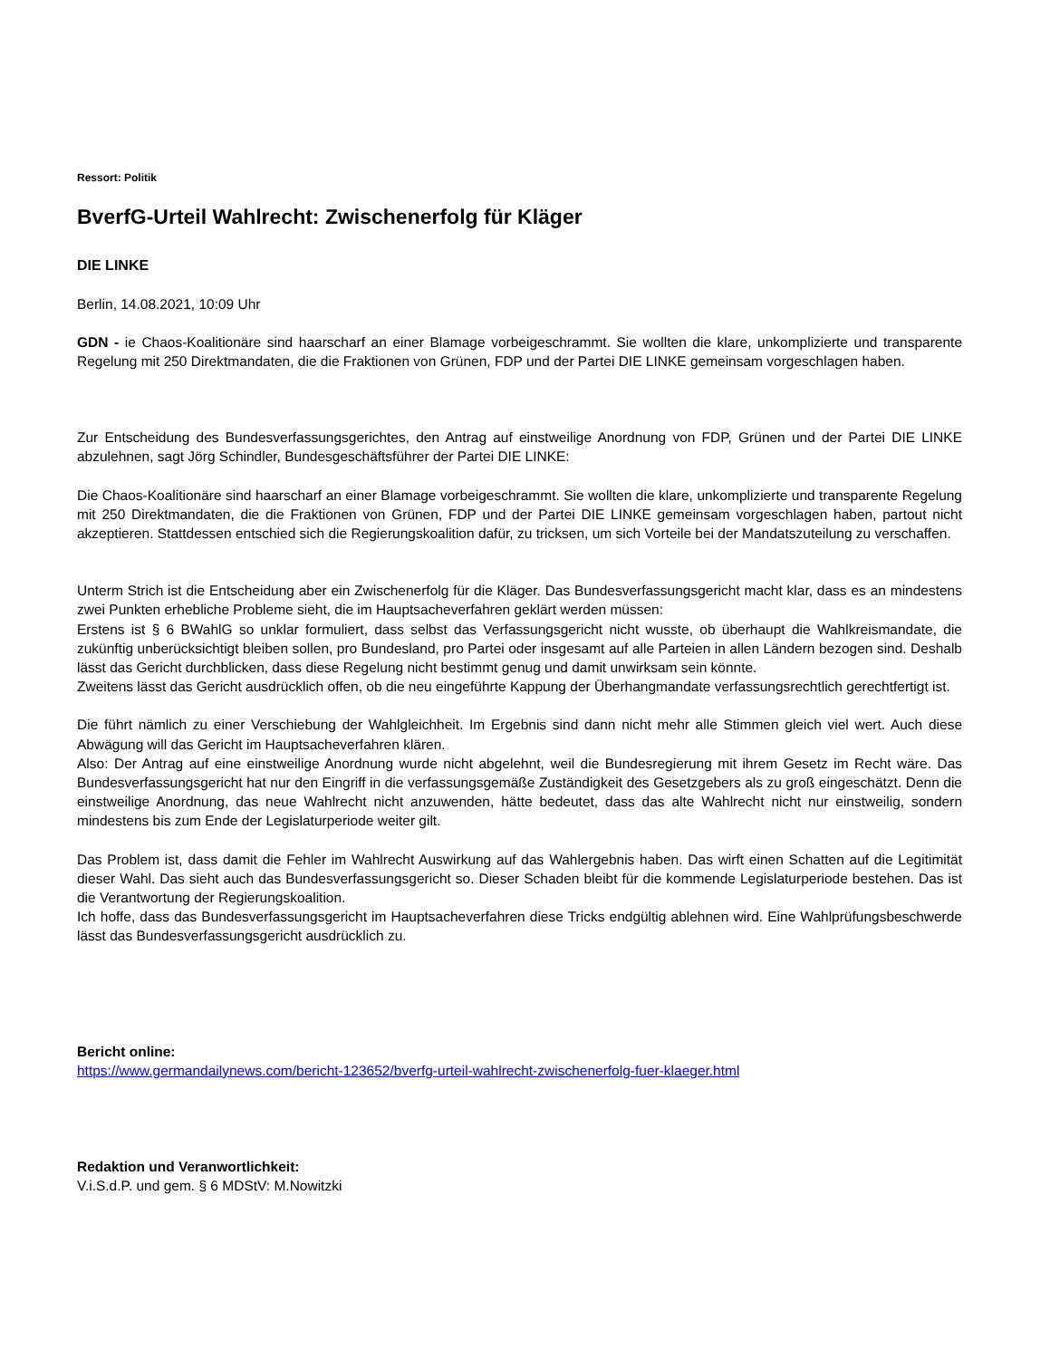Ressort: Politik
BverfG-Urteil Wahlrecht: Zwischenerfolg für Kläger
DIE LINKE
Berlin, 14.08.2021, 10:09 Uhr
GDN - ie Chaos-Koalitionäre sind haarscharf an einer Blamage vorbeigeschrammt. Sie wollten die klare, unkomplizierte und transparente Regelung mit 250 Direktmandaten, die die Fraktionen von Grünen, FDP und der Partei DIE LINKE gemeinsam vorgeschlagen haben.
Zur Entscheidung des Bundesverfassungsgerichtes, den Antrag auf einstweilige Anordnung von FDP, Grünen und der Partei DIE LINKE abzulehnen, sagt Jörg Schindler, Bundesgeschäftsführer der Partei DIE LINKE:
Die Chaos-Koalitionäre sind haarscharf an einer Blamage vorbeigeschrammt. Sie wollten die klare, unkomplizierte und transparente Regelung mit 250 Direktmandaten, die die Fraktionen von Grünen, FDP und der Partei DIE LINKE gemeinsam vorgeschlagen haben, partout nicht akzeptieren. Stattdessen entschied sich die Regierungskoalition dafür, zu tricksen, um sich Vorteile bei der Mandatszuteilung zu verschaffen.
Unterm Strich ist die Entscheidung aber ein Zwischenerfolg für die Kläger. Das Bundesverfassungsgericht macht klar, dass es an mindestens zwei Punkten erhebliche Probleme sieht, die im Hauptsacheverfahren geklärt werden müssen:
Erstens ist § 6 BWahlG so unklar formuliert, dass selbst das Verfassungsgericht nicht wusste, ob überhaupt die Wahlkreismandate, die zukünftig unberücksichtigt bleiben sollen, pro Bundesland, pro Partei oder insgesamt auf alle Parteien in allen Ländern bezogen sind. Deshalb lässt das Gericht durchblicken, dass diese Regelung nicht bestimmt genug und damit unwirksam sein könnte.
Zweitens lässt das Gericht ausdrücklich offen, ob die neu eingeführte Kappung der Überhangmandate verfassungsrechtlich gerechtfertigt ist.
Die führt nämlich zu einer Verschiebung der Wahlgleichheit. Im Ergebnis sind dann nicht mehr alle Stimmen gleich viel wert. Auch diese Abwägung will das Gericht im Hauptsacheverfahren klären.
Also: Der Antrag auf eine einstweilige Anordnung wurde nicht abgelehnt, weil die Bundesregierung mit ihrem Gesetz im Recht wäre. Das Bundesverfassungsgericht hat nur den Eingriff in die verfassungsgemäße Zuständigkeit des Gesetzgebers als zu groß eingeschätzt. Denn die einstweilige Anordnung, das neue Wahlrecht nicht anzuwenden, hätte bedeutet, dass das alte Wahlrecht nicht nur einstweilig, sondern mindestens bis zum Ende der Legislaturperiode weiter gilt.
Das Problem ist, dass damit die Fehler im Wahlrecht Auswirkung auf das Wahlergebnis haben. Das wirft einen Schatten auf die Legitimität dieser Wahl. Das sieht auch das Bundesverfassungsgericht so. Dieser Schaden bleibt für die kommende Legislaturperiode bestehen. Das ist die Verantwortung der Regierungskoalition.
Ich hoffe, dass das Bundesverfassungsgericht im Hauptsacheverfahren diese Tricks endgültig ablehnen wird. Eine Wahlprüfungsbeschwerde lässt das Bundesverfassungsgericht ausdrücklich zu.
Bericht online:
https://www.germandailynews.com/bericht-123652/bverfg-urteil-wahlrecht-zwischenerfolg-fuer-klaeger.html
Redaktion und Veranwortlichkeit:
V.i.S.d.P. und gem. § 6 MDStV: M.Nowitzki